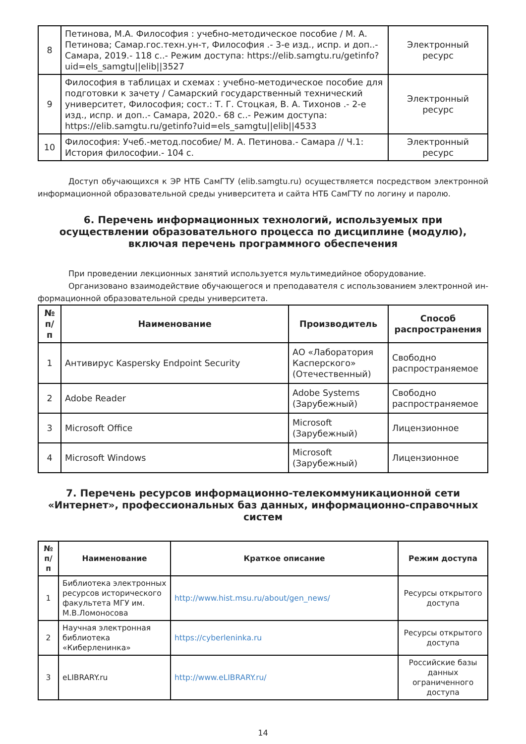| 8 | Петинова, М.А. Философия : учебно-методическое пособие / М. А. Петинова; Самар.гос.техн.ун-т, Философия .- 3-е изд., испр. и доп..- Самара, 2019.- 118 с..- Режим доступа: https://elib.samgtu.ru/getinfo?uid=els_samgtu//elib//3527 | Электронный ресурс |
| 9 | Философия в таблицах и схемах : учебно-методическое пособие для подготовки к зачету / Самарский государственный технический университет, Философия; сост.: Т. Г. Стоцкая, В. А. Тихонов .- 2-е изд., испр. и доп..- Самара, 2020.- 68 с..- Режим доступа: https://elib.samgtu.ru/getinfo?uid=els_samgtu//elib//4533 | Электронный ресурс |
| 10 | Философия: Учеб.-метод.пособие/ М. А. Петинова.- Самара // Ч.1: История философии.- 104 с. | Электронный ресурс |
Доступ обучающихся к ЭР НТБ СамГТУ (elib.samgtu.ru) осуществляется посредством электронной информационной образовательной среды университета и сайта НТБ СамГТУ по логину и паролю.
6. Перечень информационных технологий, используемых при осуществлении образовательного процесса по дисциплине (модулю), включая перечень программного обеспечения
При проведении лекционных занятий используется мультимедийное оборудование.
Организовано взаимодействие обучающегося и преподавателя с использованием электронной ин-формационной образовательной среды университета.
| № п/п | Наименование | Производитель | Способ распространения |
| --- | --- | --- | --- |
| 1 | Антивирус Kaspersky Endpoint Security | АО «Лаборатория Касперского» (Отечественный) | Свободно распространяемое |
| 2 | Adobe Reader | Adobe Systems (Зарубежный) | Свободно распространяемое |
| 3 | Microsoft Office | Microsoft (Зарубежный) | Лицензионное |
| 4 | Microsoft Windows | Microsoft (Зарубежный) | Лицензионное |
7. Перечень ресурсов информационно-телекоммуникационной сети «Интернет», профессиональных баз данных, информационно-справочных систем
| № п/п | Наименование | Краткое описание | Режим доступа |
| --- | --- | --- | --- |
| 1 | Библиотека электронных ресурсов исторического факультета МГУ им. М.В.Ломоносова | http://www.hist.msu.ru/about/gen_news/ | Ресурсы открытого доступа |
| 2 | Научная электронная библиотека «Киберленинка» | https://cyberleninka.ru | Ресурсы открытого доступа |
| 3 | eLIBRARY.ru | http://www.eLIBRARY.ru/ | Российские базы данных ограниченного доступа |
14